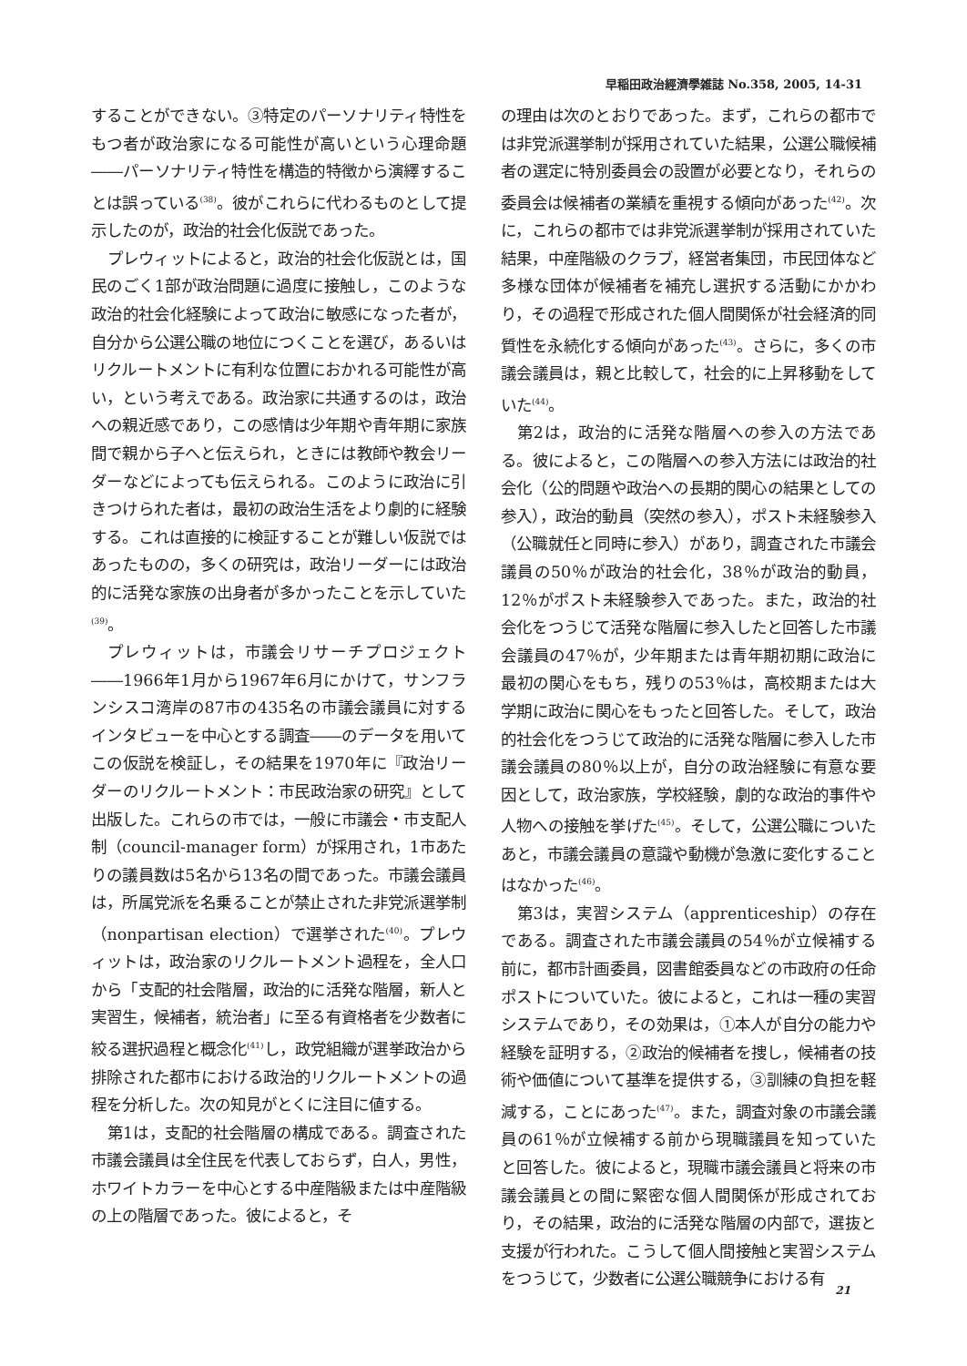早稲田政治經濟學雑誌 No.358, 2005, 14-31
することができない。③特定のパーソナリティ特性をもつ者が政治家になる可能性が高いという心理命題――パーソナリティ特性を構造的特徴から演繹することは誤っている<sup>(38)</sup>。彼がこれらに代わるものとして提示したのが，政治的社会化仮説であった。
プレウィットによると，政治的社会化仮説とは，国民のごく1部が政治問題に過度に接触し，このような政治的社会化経験によって政治に敏感になった者が，自分から公選公職の地位につくことを選び，あるいはリクルートメントに有利な位置におかれる可能性が高い，という考えである。政治家に共通するのは，政治への親近感であり，この感情は少年期や青年期に家族間で親から子へと伝えられ，ときには教師や教会リーダーなどによっても伝えられる。このように政治に引きつけられた者は，最初の政治生活をより劇的に経験する。これは直接的に検証することが難しい仮説ではあったものの，多くの研究は，政治リーダーには政治的に活発な家族の出身者が多かったことを示していた<sup>(39)</sup>。
プレウィットは，市議会リサーチプロジェクト――1966年1月から1967年6月にかけて，サンフランシスコ湾岸の87市の435名の市議会議員に対するインタビューを中心とする調査――のデータを用いてこの仮説を検証し，その結果を1970年に『政治リーダーのリクルートメント：市民政治家の研究』として出版した。これらの市では，一般に市議会・市支配人制（council-manager form）が採用され，1市あたりの議員数は5名から13名の間であった。市議会議員は，所属党派を名乗ることが禁止された非党派選挙制（nonpartisan election）で選挙された<sup>(40)</sup>。プレウィットは，政治家のリクルートメント過程を，全人口から「支配的社会階層，政治的に活発な階層，新人と実習生，候補者，統治者」に至る有資格者を少数者に絞る選択過程と概念化<sup>(41)</sup>し，政党組織が選挙政治から排除された都市における政治的リクルートメントの過程を分析した。次の知見がとくに注目に値する。
第1は，支配的社会階層の構成である。調査された市議会議員は全住民を代表しておらず，白人，男性，ホワイトカラーを中心とする中産階級または中産階級の上の階層であった。彼によると，そ
の理由は次のとおりであった。まず，これらの都市では非党派選挙制が採用されていた結果，公選公職候補者の選定に特別委員会の設置が必要となり，それらの委員会は候補者の業績を重視する傾向があった<sup>(42)</sup>。次に，これらの都市では非党派選挙制が採用されていた結果，中産階級のクラブ，経営者集団，市民団体など多様な団体が候補者を補充し選択する活動にかかわり，その過程で形成された個人間関係が社会経済的同質性を永続化する傾向があった<sup>(43)</sup>。さらに，多くの市議会議員は，親と比較して，社会的に上昇移動をしていた<sup>(44)</sup>。
第2は，政治的に活発な階層への参入の方法である。彼によると，この階層への参入方法には政治的社会化（公的問題や政治への長期的関心の結果としての参入），政治的動員（突然の参入），ポスト未経験参入（公職就任と同時に参入）があり，調査された市議会議員の50％が政治的社会化，38％が政治的動員，12％がポスト未経験参入であった。また，政治的社会化をつうじて活発な階層に参入したと回答した市議会議員の47％が，少年期または青年期初期に政治に最初の関心をもち，残りの53％は，高校期または大学期に政治に関心をもったと回答した。そして，政治的社会化をつうじて政治的に活発な階層に参入した市議会議員の80％以上が，自分の政治経験に有意な要因として，政治家族，学校経験，劇的な政治的事件や人物への接触を挙げた<sup>(45)</sup>。そして，公選公職についたあと，市議会議員の意識や動機が急激に変化することはなかった<sup>(46)</sup>。
第3は，実習システム（apprenticeship）の存在である。調査された市議会議員の54％が立候補する前に，都市計画委員，図書館委員などの市政府の任命ポストについていた。彼によると，これは一種の実習システムであり，その効果は，①本人が自分の能力や経験を証明する，②政治的候補者を捜し，候補者の技術や価値について基準を提供する，③訓練の負担を軽減する，ことにあった<sup>(47)</sup>。また，調査対象の市議会議員の61％が立候補する前から現職議員を知っていたと回答した。彼によると，現職市議会議員と将来の市議会議員との間に緊密な個人間関係が形成されており，その結果，政治的に活発な階層の内部で，選抜と支援が行われた。こうして個人間接触と実習システムをつうじて，少数者に公選公職競争における有
21